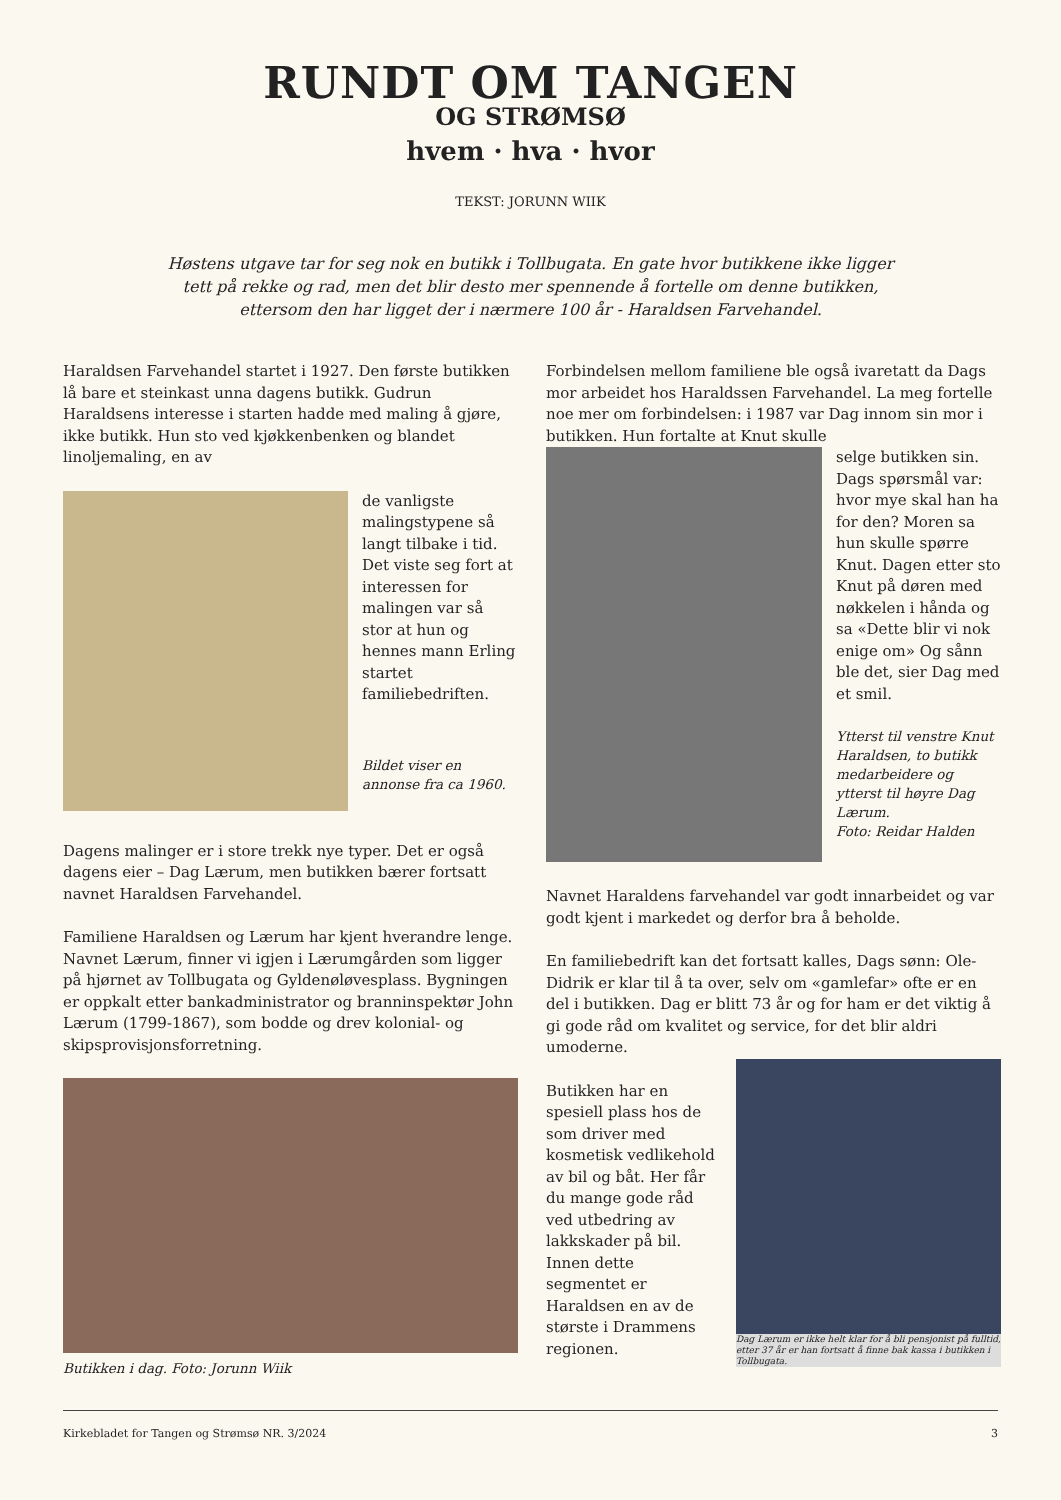RUNDT OM TANGEN
OG STRØMSØ
hvem · hva · hvor
TEKST: JORUNN WIIK
Høstens utgave tar for seg nok en butikk i Tollbugata. En gate hvor butikkene ikke ligger tett på rekke og rad, men det blir desto mer spennende å fortelle om denne butikken, ettersom den har ligget der i nærmere 100 år - Haraldsen Farvehandel.
Haraldsen Farvehandel startet i 1927. Den første butikken lå bare et steinkast unna dagens butikk. Gudrun Haraldsens interesse i starten hadde med maling å gjøre, ikke butikk. Hun sto ved kjøkkenbenken og blandet linoljemaling, en av
de vanligste malingstypene så langt tilbake i tid. Det viste seg fort at interessen for malingen var så stor at hun og hennes mann Erling startet familiebedriften.
Bildet viser en annonse fra ca 1960.
Dagens malinger er i store trekk nye typer. Det er også dagens eier – Dag Lærum, men butikken bærer fortsatt navnet Haraldsen Farvehandel.
Familiene Haraldsen og Lærum har kjent hverandre lenge. Navnet Lærum, finner vi igjen i Lærumgården som ligger på hjørnet av Tollbugata og Gyldenøløvesplass. Bygningen er oppkalt etter bankadministrator og branninspektør John Lærum (1799-1867), som bodde og drev kolonial- og skipsprovisjonsforretning.
Butikken i dag. Foto: Jorunn Wiik
Forbindelsen mellom familiene ble også ivaretatt da Dags mor arbeidet hos Haraldssen Farvehandel. La meg fortelle noe mer om forbindelsen: i 1987 var Dag innom sin mor i butikken. Hun fortalte at Knut skulle
selge butikken sin. Dags spørsmål var: hvor mye skal han ha for den? Moren sa hun skulle spørre Knut. Dagen etter sto Knut på døren med nøkkelen i hånda og sa «Dette blir vi nok enige om» Og sånn ble det, sier Dag med et smil.
Ytterst til venstre Knut Haraldsen, to butikk medarbeidere og ytterst til høyre Dag Lærum.
Foto: Reidar Halden
Navnet Haraldens farvehandel var godt innarbeidet og var godt kjent i markedet og derfor bra å beholde.
En familiebedrift kan det fortsatt kalles, Dags sønn: Ole-Didrik er klar til å ta over, selv om «gamlefar» ofte er en del i butikken. Dag er blitt 73 år og for ham er det viktig å gi gode råd om kvalitet og service, for det blir aldri umoderne.
Butikken har en spesiell plass hos de som driver med kosmetisk vedlikehold av bil og båt. Her får du mange gode råd ved utbedring av lakkskader på bil. Innen dette segmentet er Haraldsen en av de største i Drammens regionen.
Dag Lærum er ikke helt klar for å bli pensjonist på fulltid, etter 37 år er han fortsatt å finne bak kassa i butikken i Tollbugata.
Kirkebladet for Tangen og Strømsø NR. 3/2024 3